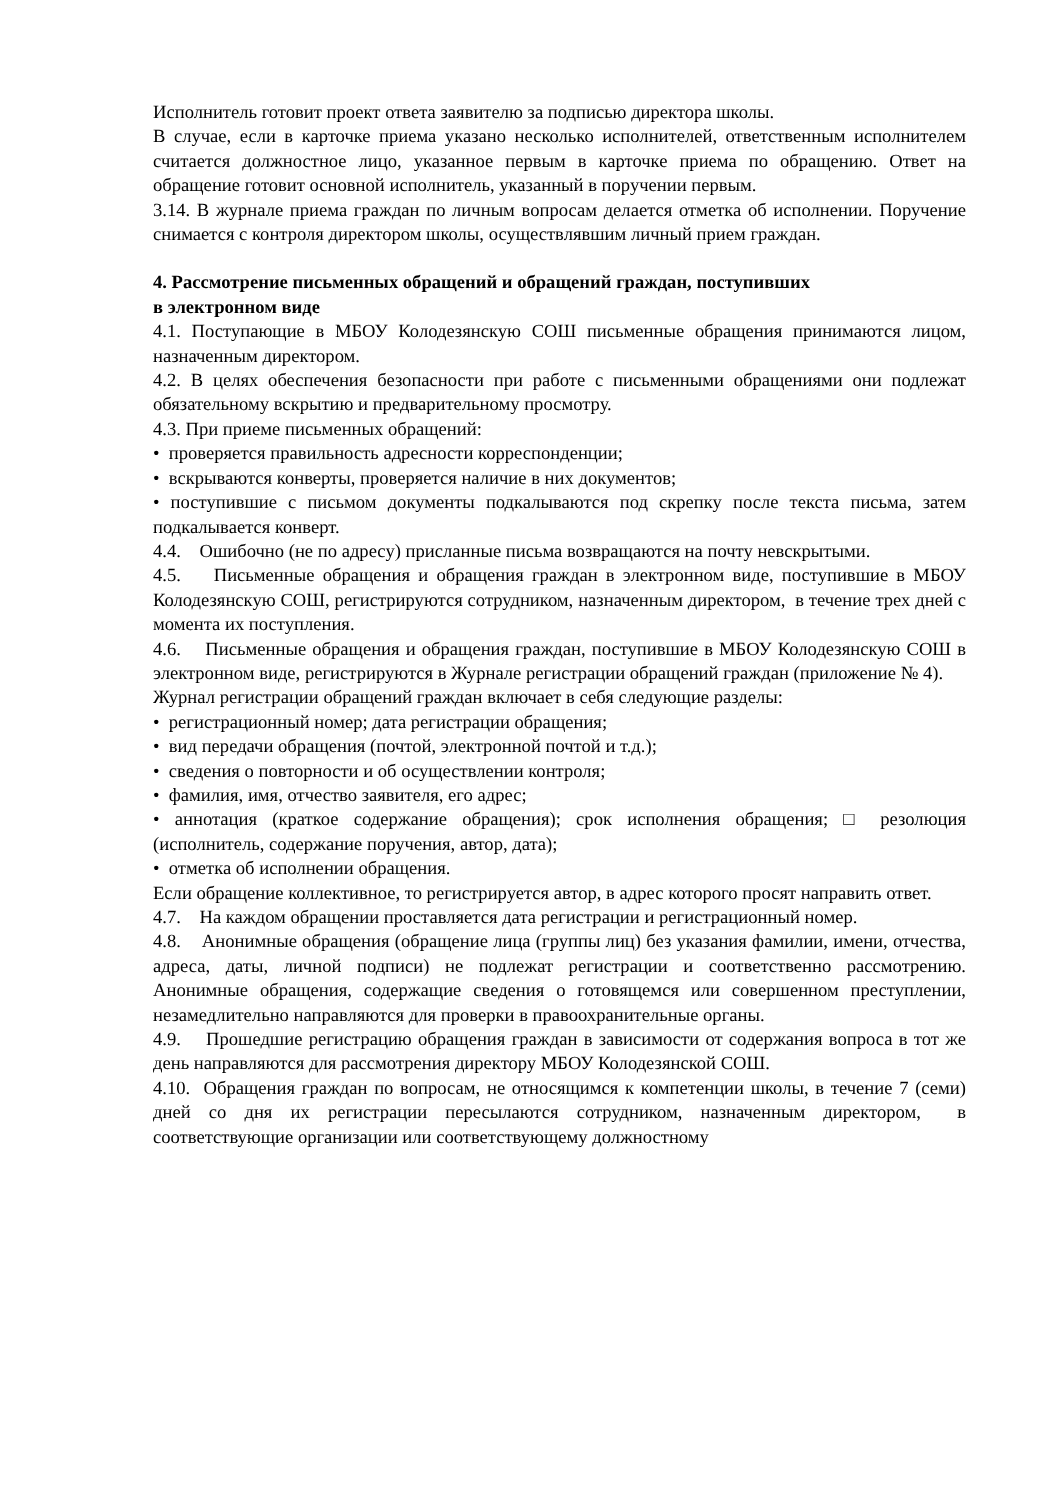Исполнитель готовит проект ответа заявителю за подписью директора школы.
В случае, если в карточке приема указано несколько исполнителей, ответственным исполнителем считается должностное лицо, указанное первым в карточке приема по обращению. Ответ на обращение готовит основной исполнитель, указанный в поручении первым.
3.14. В журнале приема граждан по личным вопросам делается отметка об исполнении. Поручение снимается с контроля директором школы, осуществлявшим личный прием граждан.
4. Рассмотрение письменных обращений и обращений граждан, поступивших
в электронном виде
4.1. Поступающие в МБОУ Колодезянскую СОШ письменные обращения принимаются лицом, назначенным директором.
4.2. В целях обеспечения безопасности при работе с письменными обращениями они подлежат обязательному вскрытию и предварительному просмотру.
4.3. При приеме письменных обращений:
• проверяется правильность адресности корреспонденции;
• вскрываются конверты, проверяется наличие в них документов;
• поступившие с письмом документы подкалываются под скрепку после текста письма, затем подкалывается конверт.
4.4. Ошибочно (не по адресу) присланные письма возвращаются на почту невскрытыми.
4.5. Письменные обращения и обращения граждан в электронном виде, поступившие в МБОУ Колодезянскую СОШ, регистрируются сотрудником, назначенным директором, в течение трех дней с момента их поступления.
4.6. Письменные обращения и обращения граждан, поступившие в МБОУ Колодезянскую СОШ в электронном виде, регистрируются в Журнале регистрации обращений граждан (приложение № 4).
Журнал регистрации обращений граждан включает в себя следующие разделы:
• регистрационный номер; дата регистрации обращения;
• вид передачи обращения (почтой, электронной почтой и т.д.);
• сведения о повторности и об осуществлении контроля;
• фамилия, имя, отчество заявителя, его адрес;
• аннотация (краткое содержание обращения); срок исполнения обращения; □ резолюция (исполнитель, содержание поручения, автор, дата);
• отметка об исполнении обращения.
Если обращение коллективное, то регистрируется автор, в адрес которого просят направить ответ.
4.7. На каждом обращении проставляется дата регистрации и регистрационный номер.
4.8. Анонимные обращения (обращение лица (группы лиц) без указания фамилии, имени, отчества, адреса, даты, личной подписи) не подлежат регистрации и соответственно рассмотрению. Анонимные обращения, содержащие сведения о готовящемся или совершенном преступлении, незамедлительно направляются для проверки в правоохранительные органы.
4.9. Прошедшие регистрацию обращения граждан в зависимости от содержания вопроса в тот же день направляются для рассмотрения директору МБОУ Колодезянской СОШ.
4.10. Обращения граждан по вопросам, не относящимся к компетенции школы, в течение 7 (семи) дней со дня их регистрации пересылаются сотрудником, назначенным директором, в соответствующие организации или соответствующему должностному